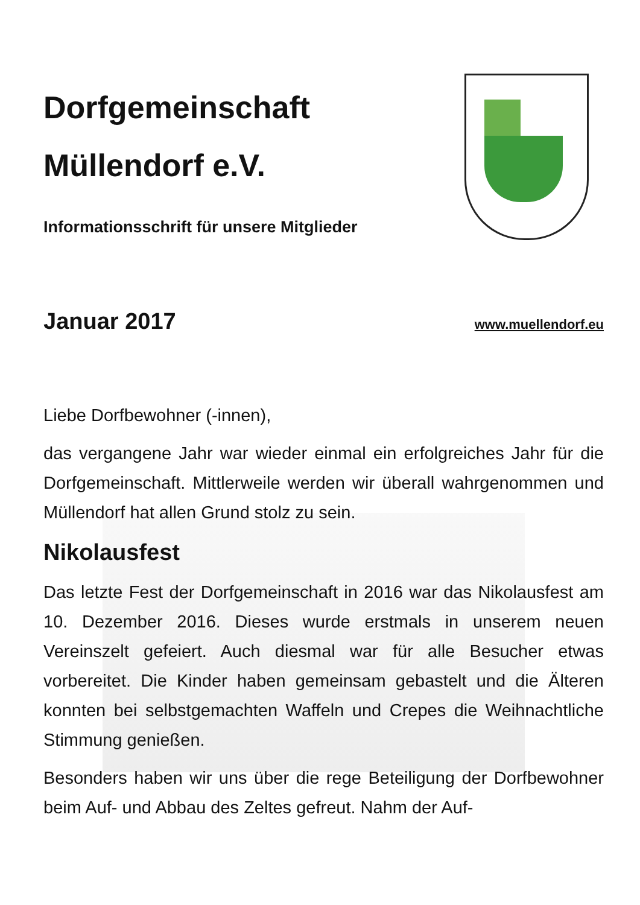Dorfgemeinschaft
Müllendorf e.V.
Informationsschrift für unsere Mitglieder
Januar 2017
www.muellendorf.eu
Liebe Dorfbewohner (-innen),
das vergangene Jahr war wieder einmal ein erfolgreiches Jahr für die Dorfgemeinschaft. Mittlerweile werden wir überall wahrgenommen und Müllendorf hat allen Grund stolz zu sein.
Nikolausfest
Das letzte Fest der Dorfgemeinschaft in 2016 war das Nikolausfest am 10. Dezember 2016. Dieses wurde erstmals in unserem neuen Vereinszelt gefeiert. Auch diesmal war für alle Besucher etwas vorbereitet. Die Kinder haben gemeinsam gebastelt und die Älteren konnten bei selbstgemachten Waffeln und Crepes die Weihnachtliche Stimmung genießen.
Besonders haben wir uns über die rege Beteiligung der Dorfbewohner beim Auf- und Abbau des Zeltes gefreut. Nahm der Auf-